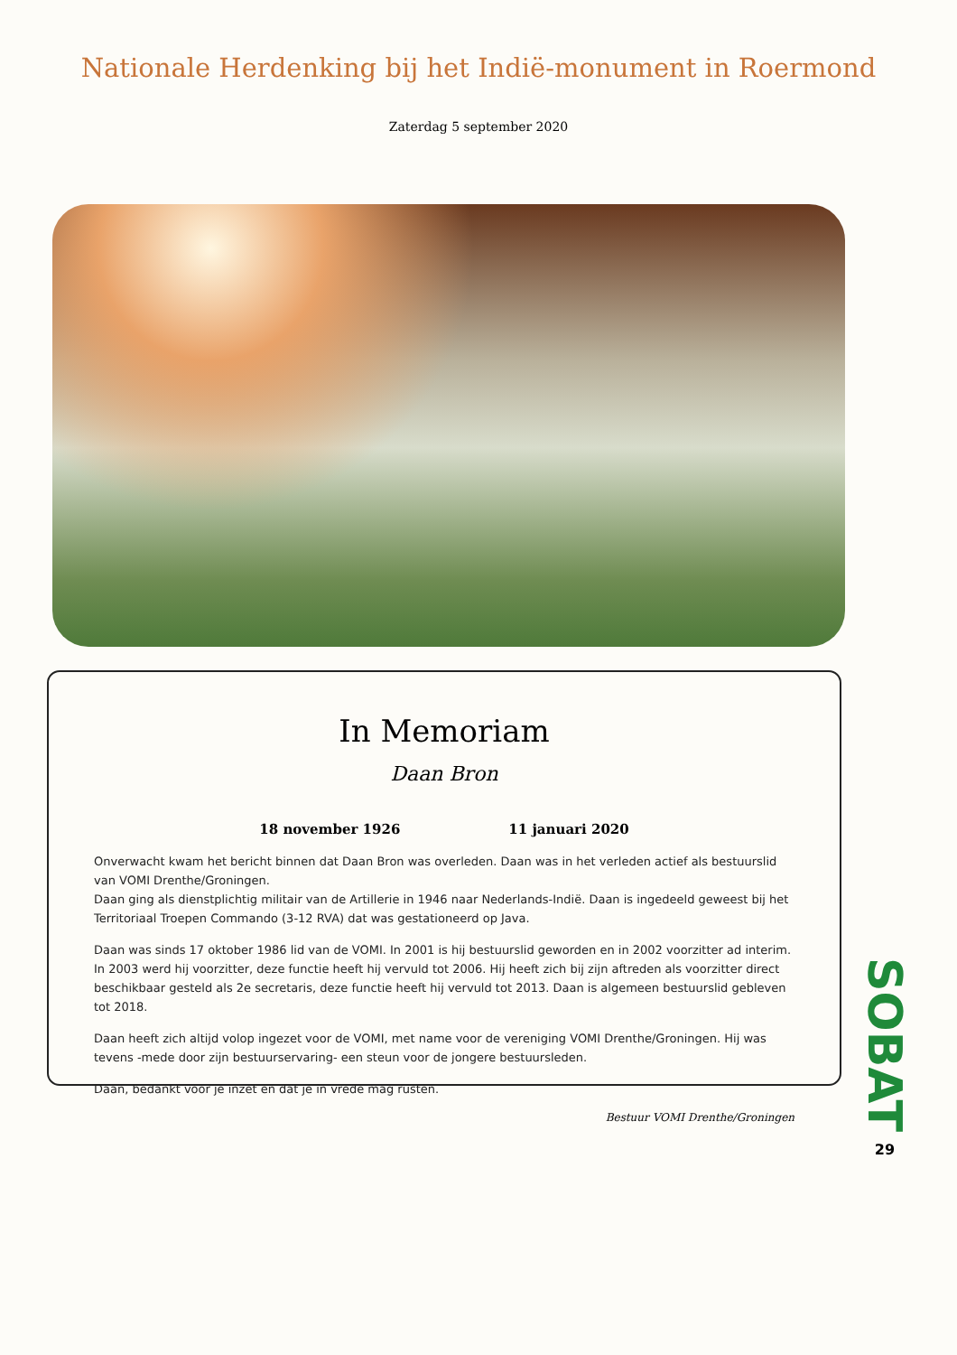Nationale Herdenking bij het Indië-monument in Roermond
Zaterdag 5 september 2020
In Memoriam
Daan Bron
18 november 1926 11 januari 2020
Onverwacht kwam het bericht binnen dat Daan Bron was overleden. Daan was in het verleden actief als bestuurslid van VOMI Drenthe/Groningen.
Daan ging als dienstplichtig militair van de Artillerie in 1946 naar Nederlands-Indië. Daan is ingedeeld geweest bij het Territoriaal Troepen Commando (3-12 RVA) dat was gestationeerd op Java.
Daan was sinds 17 oktober 1986 lid van de VOMI. In 2001 is hij bestuurslid geworden en in 2002 voorzitter ad interim. In 2003 werd hij voorzitter, deze functie heeft hij vervuld tot 2006. Hij heeft zich bij zijn aftreden als voorzitter direct beschikbaar gesteld als 2e secretaris, deze functie heeft hij vervuld tot 2013. Daan is algemeen bestuurslid gebleven tot 2018.
Daan heeft zich altijd volop ingezet voor de VOMI, met name voor de vereniging VOMI Drenthe/Groningen. Hij was tevens -mede door zijn bestuurservaring- een steun voor de jongere bestuursleden.
Daan, bedankt voor je inzet en dat je in vrede mag rusten.
Bestuur VOMI Drenthe/Groningen
SOBAT
29